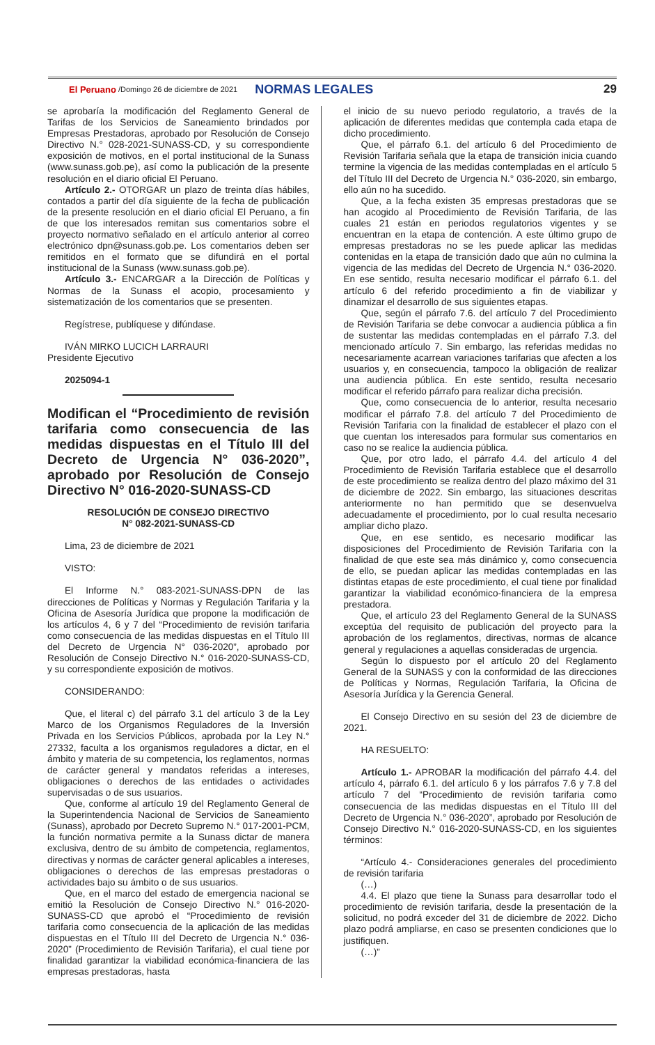El Peruano /Domingo 26 de diciembre de 2021 NORMAS LEGALES 29
se aprobaría la modificación del Reglamento General de Tarifas de los Servicios de Saneamiento brindados por Empresas Prestadoras, aprobado por Resolución de Consejo Directivo N.° 028-2021-SUNASS-CD, y su correspondiente exposición de motivos, en el portal institucional de la Sunass (www.sunass.gob.pe), así como la publicación de la presente resolución en el diario oficial El Peruano.
Artículo 2.- OTORGAR un plazo de treinta días hábiles, contados a partir del día siguiente de la fecha de publicación de la presente resolución en el diario oficial El Peruano, a fin de que los interesados remitan sus comentarios sobre el proyecto normativo señalado en el artículo anterior al correo electrónico dpn@sunass.gob.pe. Los comentarios deben ser remitidos en el formato que se difundirá en el portal institucional de la Sunass (www.sunass.gob.pe).
Artículo 3.- ENCARGAR a la Dirección de Políticas y Normas de la Sunass el acopio, procesamiento y sistematización de los comentarios que se presenten.
Regístrese, publíquese y difúndase.
IVÁN MIRKO LUCICH LARRAURI
Presidente Ejecutivo
2025094-1
Modifican el “Procedimiento de revisión tarifaria como consecuencia de las medidas dispuestas en el Título III del Decreto de Urgencia N° 036-2020”, aprobado por Resolución de Consejo Directivo N° 016-2020-SUNASS-CD
RESOLUCIÓN DE CONSEJO DIRECTIVO
N° 082-2021-SUNASS-CD
Lima, 23 de diciembre de 2021
VISTO:
El Informe N.° 083-2021-SUNASS-DPN de las direcciones de Políticas y Normas y Regulación Tarifaria y la Oficina de Asesoría Jurídica que propone la modificación de los artículos 4, 6 y 7 del “Procedimiento de revisión tarifaria como consecuencia de las medidas dispuestas en el Título III del Decreto de Urgencia N° 036-2020”, aprobado por Resolución de Consejo Directivo N.° 016-2020-SUNASS-CD, y su correspondiente exposición de motivos.
CONSIDERANDO:
Que, el literal c) del párrafo 3.1 del artículo 3 de la Ley Marco de los Organismos Reguladores de la Inversión Privada en los Servicios Públicos, aprobada por la Ley N.° 27332, faculta a los organismos reguladores a dictar, en el ámbito y materia de su competencia, los reglamentos, normas de carácter general y mandatos referidas a intereses, obligaciones o derechos de las entidades o actividades supervisadas o de sus usuarios.
Que, conforme al artículo 19 del Reglamento General de la Superintendencia Nacional de Servicios de Saneamiento (Sunass), aprobado por Decreto Supremo N.° 017-2001-PCM, la función normativa permite a la Sunass dictar de manera exclusiva, dentro de su ámbito de competencia, reglamentos, directivas y normas de carácter general aplicables a intereses, obligaciones o derechos de las empresas prestadoras o actividades bajo su ámbito o de sus usuarios.
Que, en el marco del estado de emergencia nacional se emitió la Resolución de Consejo Directivo N.° 016-2020-SUNASS-CD que aprobó el “Procedimiento de revisión tarifaria como consecuencia de la aplicación de las medidas dispuestas en el Título III del Decreto de Urgencia N.° 036-2020” (Procedimiento de Revisión Tarifaria), el cual tiene por finalidad garantizar la viabilidad económica-financiera de las empresas prestadoras, hasta
el inicio de su nuevo periodo regulatorio, a través de la aplicación de diferentes medidas que contempla cada etapa de dicho procedimiento.
Que, el párrafo 6.1. del artículo 6 del Procedimiento de Revisión Tarifaria señala que la etapa de transición inicia cuando termine la vigencia de las medidas contempladas en el artículo 5 del Título III del Decreto de Urgencia N.° 036-2020, sin embargo, ello aún no ha sucedido.
Que, a la fecha existen 35 empresas prestadoras que se han acogido al Procedimiento de Revisión Tarifaria, de las cuales 21 están en periodos regulatorios vigentes y se encuentran en la etapa de contención. A este último grupo de empresas prestadoras no se les puede aplicar las medidas contenidas en la etapa de transición dado que aún no culmina la vigencia de las medidas del Decreto de Urgencia N.° 036-2020. En ese sentido, resulta necesario modificar el párrafo 6.1. del artículo 6 del referido procedimiento a fin de viabilizar y dinamizar el desarrollo de sus siguientes etapas.
Que, según el párrafo 7.6. del artículo 7 del Procedimiento de Revisión Tarifaria se debe convocar a audiencia pública a fin de sustentar las medidas contempladas en el párrafo 7.3. del mencionado artículo 7. Sin embargo, las referidas medidas no necesariamente acarrean variaciones tarifarias que afecten a los usuarios y, en consecuencia, tampoco la obligación de realizar una audiencia pública. En este sentido, resulta necesario modificar el referido párrafo para realizar dicha precisión.
Que, como consecuencia de lo anterior, resulta necesario modificar el párrafo 7.8. del artículo 7 del Procedimiento de Revisión Tarifaria con la finalidad de establecer el plazo con el que cuentan los interesados para formular sus comentarios en caso no se realice la audiencia pública.
Que, por otro lado, el párrafo 4.4. del artículo 4 del Procedimiento de Revisión Tarifaria establece que el desarrollo de este procedimiento se realiza dentro del plazo máximo del 31 de diciembre de 2022. Sin embargo, las situaciones descritas anteriormente no han permitido que se desenvuelva adecuadamente el procedimiento, por lo cual resulta necesario ampliar dicho plazo.
Que, en ese sentido, es necesario modificar las disposiciones del Procedimiento de Revisión Tarifaria con la finalidad de que este sea más dinámico y, como consecuencia de ello, se puedan aplicar las medidas contempladas en las distintas etapas de este procedimiento, el cual tiene por finalidad garantizar la viabilidad económico-financiera de la empresa prestadora.
Que, el artículo 23 del Reglamento General de la SUNASS exceptúa del requisito de publicación del proyecto para la aprobación de los reglamentos, directivas, normas de alcance general y regulaciones a aquellas consideradas de urgencia.
Según lo dispuesto por el artículo 20 del Reglamento General de la SUNASS y con la conformidad de las direcciones de Políticas y Normas, Regulación Tarifaria, la Oficina de Asesoría Jurídica y la Gerencia General.
El Consejo Directivo en su sesión del 23 de diciembre de 2021.
HA RESUELTO:
Artículo 1.- APROBAR la modificación del párrafo 4.4. del artículo 4, párrafo 6.1. del artículo 6 y los párrafos 7.6 y 7.8 del artículo 7 del “Procedimiento de revisión tarifaria como consecuencia de las medidas dispuestas en el Título III del Decreto de Urgencia N.° 036-2020”, aprobado por Resolución de Consejo Directivo N.° 016-2020-SUNASS-CD, en los siguientes términos:
“Artículo 4.- Consideraciones generales del procedimiento de revisión tarifaria
(…)
4.4. El plazo que tiene la Sunass para desarrollar todo el procedimiento de revisión tarifaria, desde la presentación de la solicitud, no podrá exceder del 31 de diciembre de 2022. Dicho plazo podrá ampliarse, en caso se presenten condiciones que lo justifiquen.
(…)”